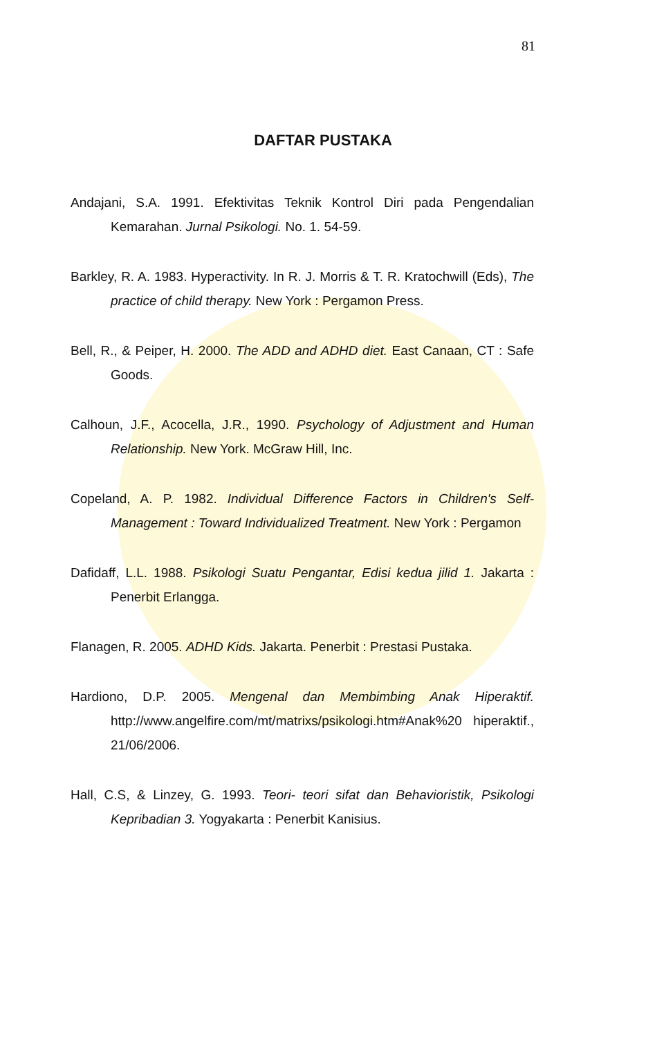81
DAFTAR PUSTAKA
Andajani, S.A. 1991. Efektivitas Teknik Kontrol Diri pada Pengendalian Kemarahan. Jurnal Psikologi. No. 1. 54-59.
Barkley, R. A. 1983. Hyperactivity. In R. J. Morris & T. R. Kratochwill (Eds), The practice of child therapy. New York : Pergamon Press.
Bell, R., & Peiper, H. 2000. The ADD and ADHD diet. East Canaan, CT : Safe Goods.
Calhoun, J.F., Acocella, J.R., 1990. Psychology of Adjustment and Human Relationship. New York. McGraw Hill, Inc.
Copeland, A. P. 1982. Individual Difference Factors in Children's Self-Management : Toward Individualized Treatment. New York : Pergamon
Dafidaff, L.L. 1988. Psikologi Suatu Pengantar, Edisi kedua jilid 1. Jakarta : Penerbit Erlangga.
Flanagen, R. 2005. ADHD Kids. Jakarta. Penerbit : Prestasi Pustaka.
Hardiono, D.P. 2005. Mengenal dan Membimbing Anak Hiperaktif. http://www.angelfire.com/mt/matrixs/psikologi.htm#Anak%20 hiperaktif., 21/06/2006.
Hall, C.S, & Linzey, G. 1993. Teori- teori sifat dan Behavioristik, Psikologi Kepribadian 3. Yogyakarta : Penerbit Kanisius.